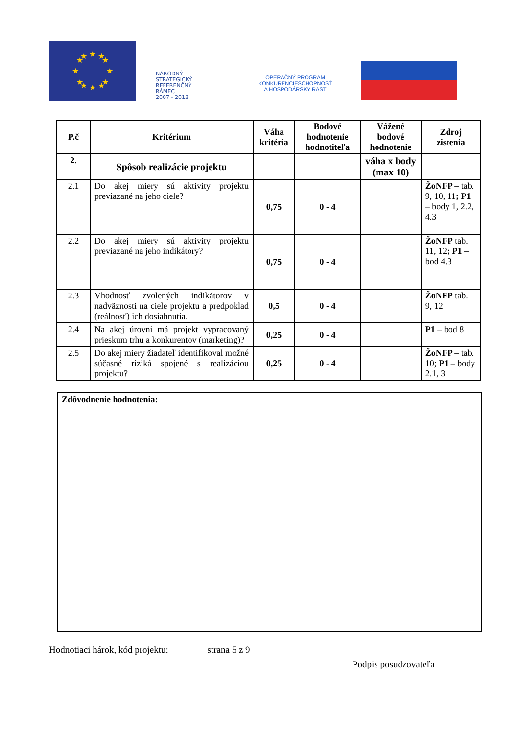★
★
★
★
★
★
★
★
★
★
★
★
NÁRODNÝ
STRATEGICKÝ
REFERENČNÝ
RÁMEC
2007 - 2013
OPERAČNÝ PROGRAM
KONKURENCIESCHOPNOSŤ
A HOSPODÁRSKY RAST
| P.č | Kritérium | Váha kritéria | Bodové hodnotenie hodnotiteľa | Vážené bodové hodnotenie | Zdroj zistenia |
| --- | --- | --- | --- | --- | --- |
| 2. | Spôsob realizácie projektu | | | váha x body (max 10) | |
| 2.1 | Do akej miery sú aktivity projektu previazané na jeho ciele? | 0,75 | 0 - 4 | | ŽoNFP – tab. 9, 10, 11 ; P1 – body 1, 2.2, 4.3 |
| 2.2 | Do akej miery sú aktivity projektu previazané na jeho indikátory? | 0,75 | 0 - 4 | | ŽoNFP tab. 11, 12 ; P1 – bod 4.3 |
| 2.3 | Vhodnosť zvolených indikátorov v nadväznosti na ciele projektu a predpoklad (reálnosť) ich dosiahnutia. | 0,5 | 0 - 4 | | ŽoNFP tab. 9, 12 |
| 2.4 | Na akej úrovni má projekt vypracovaný prieskum trhu a konkurentov (marketing)? | 0,25 | 0 - 4 | | P1 – bod 8 |
| 2.5 | Do akej miery žiadateľ identifikoval možné súčasné riziká spojené s realizáciou projektu? | 0,25 | 0 - 4 | | ŽoNFP – tab. 10; P1 – body 2.1, 3 |
Zdôvodnenie hodnotenia:
Hodnotiaci hárok, kód projektu: strana 5 z 9
Podpis posudzovateľa